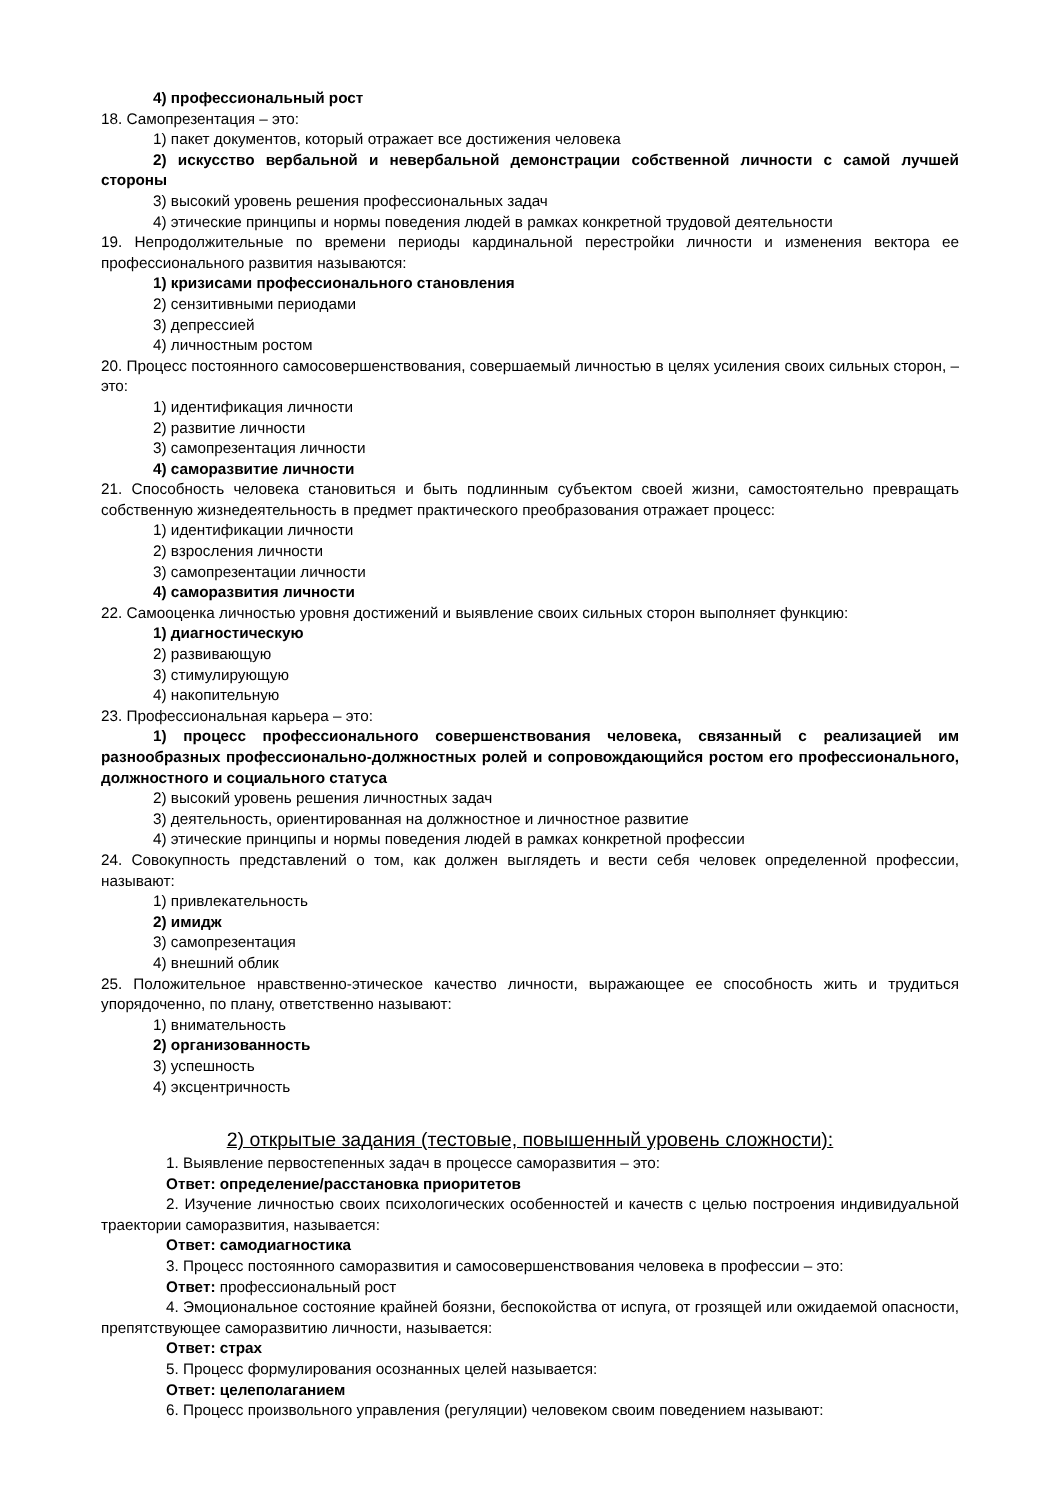4) профессиональный рост
18. Самопрезентация – это:
1) пакет документов, который отражает все достижения человека
2) искусство вербальной и невербальной демонстрации собственной личности с самой лучшей стороны
3) высокий уровень решения профессиональных задач
4) этические принципы и нормы поведения людей в рамках конкретной трудовой деятельности
19. Непродолжительные по времени периоды кардинальной перестройки личности и изменения вектора ее профессионального развития называются:
1) кризисами профессионального становления
2) сензитивными периодами
3) депрессией
4) личностным ростом
20. Процесс постоянного самосовершенствования, совершаемый личностью в целях усиления своих сильных сторон, – это:
1) идентификация личности
2) развитие личности
3) самопрезентация личности
4) саморазвитие личности
21. Способность человека становиться и быть подлинным субъектом своей жизни, самостоятельно превращать собственную жизнедеятельность в предмет практического преобразования отражает процесс:
1) идентификации личности
2) взросления личности
3) самопрезентации личности
4) саморазвития личности
22. Самооценка личностью уровня достижений и выявление своих сильных сторон выполняет функцию:
1) диагностическую
2) развивающую
3) стимулирующую
4) накопительную
23. Профессиональная карьера – это:
1) процесс профессионального совершенствования человека, связанный с реализацией им разнообразных профессионально-должностных ролей и сопровождающийся ростом его профессионального, должностного и социального статуса
2) высокий уровень решения личностных задач
3) деятельность, ориентированная на должностное и личностное развитие
4) этические принципы и нормы поведения людей в рамках конкретной профессии
24. Совокупность представлений о том, как должен выглядеть и вести себя человек определенной профессии, называют:
1) привлекательность
2) имидж
3) самопрезентация
4) внешний облик
25. Положительное нравственно-этическое качество личности, выражающее ее способность жить и трудиться упорядоченно, по плану, ответственно называют:
1) внимательность
2) организованность
3) успешность
4) эксцентричность
2) открытые задания (тестовые, повышенный уровень сложности):
1. Выявление первостепенных задач в процессе саморазвития – это:
Ответ: определение/расстановка приоритетов
2. Изучение личностью своих психологических особенностей и качеств с целью построения индивидуальной траектории саморазвития, называется:
Ответ: самодиагностика
3. Процесс постоянного саморазвития и самосовершенствования человека в профессии – это:
Ответ: профессиональный рост
4. Эмоциональное состояние крайней боязни, беспокойства от испуга, от грозящей или ожидаемой опасности, препятствующее саморазвитию личности, называется:
Ответ: страх
5. Процесс формулирования осознанных целей называется:
Ответ: целеполаганием
6. Процесс произвольного управления (регуляции) человеком своим поведением называют: